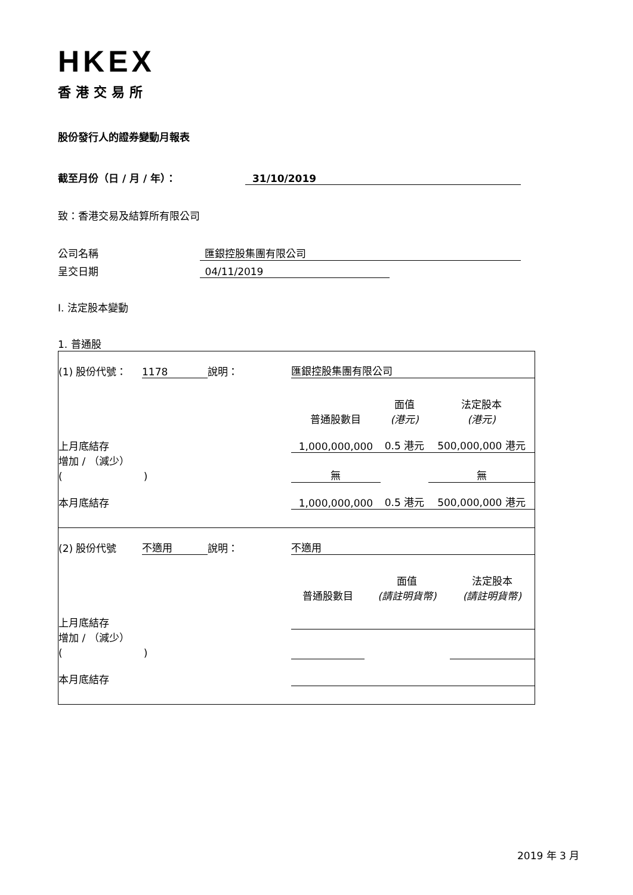HKEX
香港交易所
股份發行人的證券變動月報表
截至月份（日 / 月 / 年）： 31/10/2019
致：香港交易及結算所有限公司
公司名稱 匯銀控股集團有限公司
呈交日期 04/11/2019
I. 法定股本變動
1. 普通股
| / (1) 股份代號： / 1178 / 說明： / 匯銀控股集團有限公司 / / / / / / / / 普通股數目 / 面值 (港元) / 法定股本 (港元) / / / 上月底結存 / / / 1,000,000,000 / 0.5 港元 / 500,000,000 港元 / / / 增加 / （減少） ( ) / / / 無 / / 無 / / / 本月底結存 / / / 1,000,000,000 / 0.5 港元 / 500,000,000 港元 / / |
| / (2) 股份代號 / 不適用 / 說明： / 不適用 / / / / / / / / 普通股數目 / 面值 (請註明貨幣) / 法定股本 (請註明貨幣) / / / 上月底結存 / / / / / / / / 增加 / （減少） ( ) / / / / / / / / 本月底結存 / / / / / / / |
2019 年 3 月